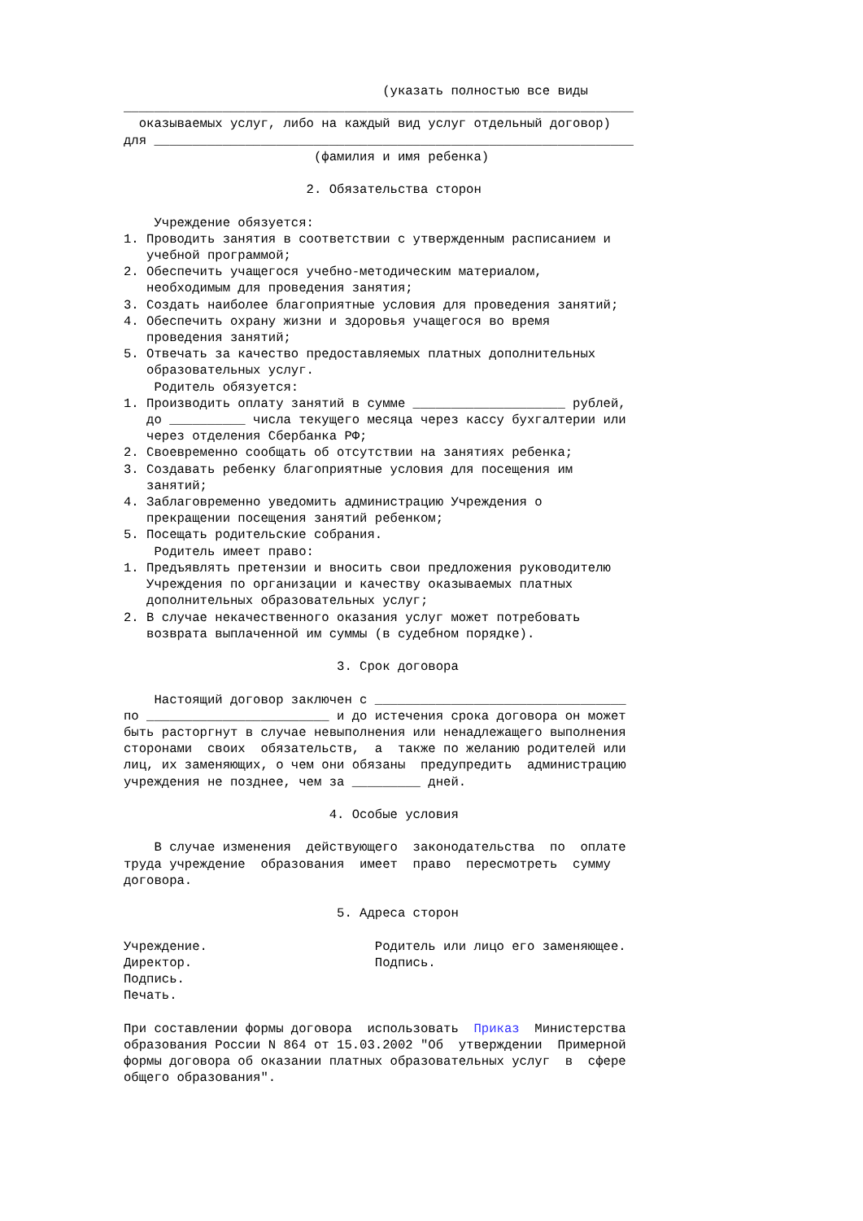(указать полностью все виды ___________________________________________________________________ оказываемых услуг, либо на каждый вид услуг отдельный договор) для _______________________________________________________________ (фамилия и имя ребенка) 2. Обязательства сторон Учреждение обязуется: 1. Проводить занятия в соответствии с утвержденным расписанием и учебной программой; 2. Обеспечить учащегося учебно-методическим материалом, необходимым для проведения занятия; 3. Создать наиболее благоприятные условия для проведения занятий; 4. Обеспечить охрану жизни и здоровья учащегося во время проведения занятий; 5. Отвечать за качество предоставляемых платных дополнительных образовательных услуг. Родитель обязуется: 1. Производить оплату занятий в сумме ____________________ рублей, до __________ числа текущего месяца через кассу бухгалтерии или через отделения Сбербанка РФ; 2. Своевременно сообщать об отсутствии на занятиях ребенка; 3. Создавать ребенку благоприятные условия для посещения им занятий; 4. Заблаговременно уведомить администрацию Учреждения о прекращении посещения занятий ребенком; 5. Посещать родительские собрания. Родитель имеет право: 1. Предъявлять претензии и вносить свои предложения руководителю Учреждения по организации и качеству оказываемых платных дополнительных образовательных услуг; 2. В случае некачественного оказания услуг может потребовать возврата выплаченной им суммы (в судебном порядке). 3. Срок договора Настоящий договор заключен с _________________________________ по ________________________ и до истечения срока договора он может быть расторгнут в случае невыполнения или ненадлежащего выполнения сторонами своих обязательств, а также по желанию родителей или лиц, их заменяющих, о чем они обязаны предупредить администрацию учреждения не позднее, чем за _________ дней. 4. Особые условия В случае изменения действующего законодательства по оплате труда учреждение образования имеет право пересмотреть сумму договора. 5. Адреса сторон Учреждение. Родитель или лицо его заменяющее. Директор. Подпись. Подпись. Печать. При составлении формы договора использовать Приказ Министерства образования России N 864 от 15.03.2002 "Об утверждении Примерной формы договора об оказании платных образовательных услуг в сфере общего образования".